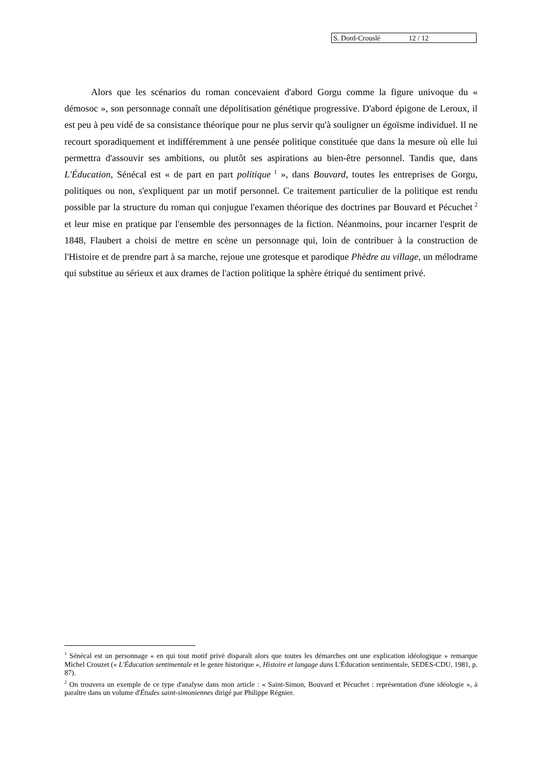S. Dord-Crouslé 12 / 12
Alors que les scénarios du roman concevaient d'abord Gorgu comme la figure univoque du « démosoc », son personnage connaît une dépolitisation génétique progressive. D'abord épigone de Leroux, il est peu à peu vidé de sa consistance théorique pour ne plus servir qu'à souligner un égoïsme individuel. Il ne recourt sporadiquement et indifféremment à une pensée politique constituée que dans la mesure où elle lui permettra d'assouvir ses ambitions, ou plutôt ses aspirations au bien-être personnel. Tandis que, dans L'Éducation, Sénécal est « de part en part politique<sup>1</sup> », dans Bouvard, toutes les entreprises de Gorgu, politiques ou non, s'expliquent par un motif personnel. Ce traitement particulier de la politique est rendu possible par la structure du roman qui conjugue l'examen théorique des doctrines par Bouvard et Pécuchet<sup>2</sup> et leur mise en pratique par l'ensemble des personnages de la fiction. Néanmoins, pour incarner l'esprit de 1848, Flaubert a choisi de mettre en scène un personnage qui, loin de contribuer à la construction de l'Histoire et de prendre part à sa marche, rejoue une grotesque et parodique Phèdre au village, un mélodrame qui substitue au sérieux et aux drames de l'action politique la sphère étriqué du sentiment privé.
<sup>1</sup> Sénécal est un personnage « en qui tout motif privé disparaît alors que toutes les démarches ont une explication idéologique » remarque Michel Crouzet (« L'Éducation sentimentale et le genre historique », Histoire et langage dans L'Éducation sentimentale, SEDES-CDU, 1981, p. 87).
<sup>2</sup> On trouvera un exemple de ce type d'analyse dans mon article : « Saint-Simon, Bouvard et Pécuchet : représentation d'une idéologie », à paraître dans un volume d'Études saint-simoniennes dirigé par Philippe Régnier.